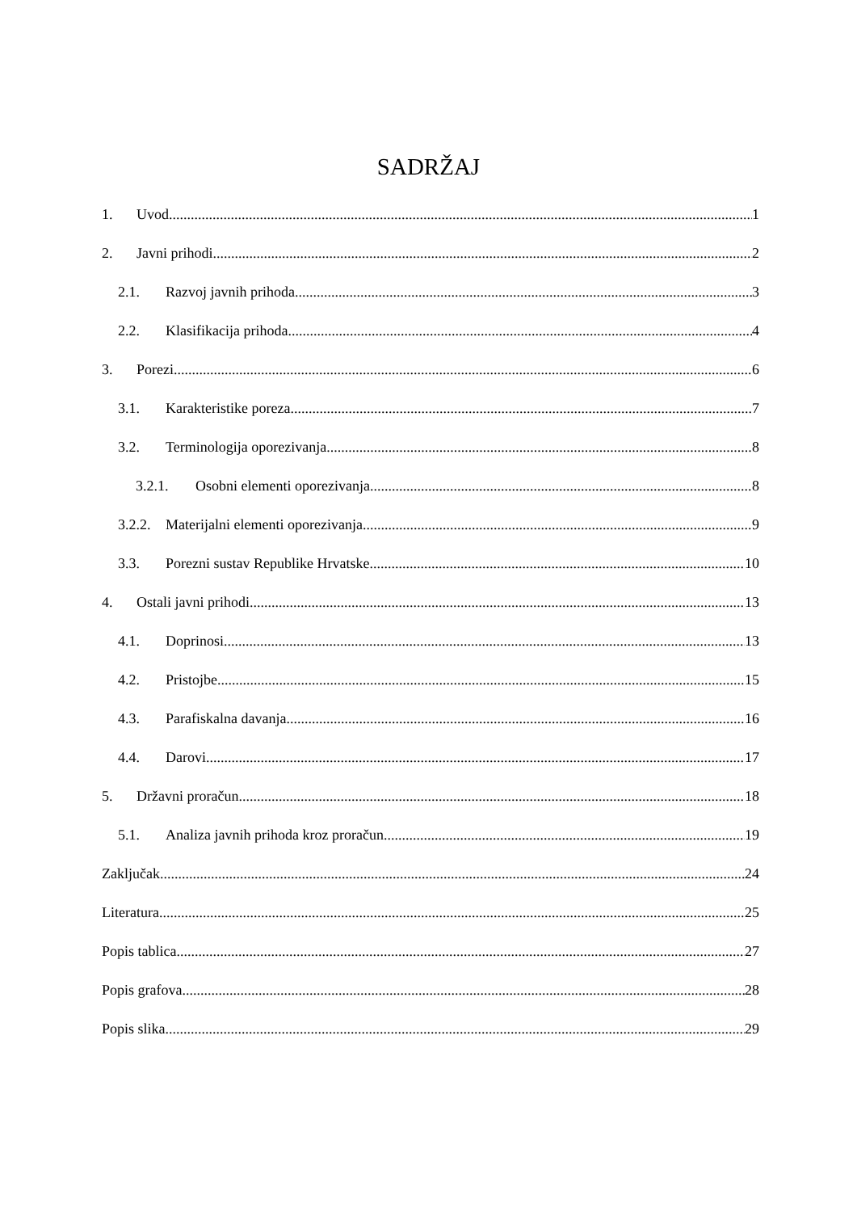SADRŽAJ
1. Uvod 1
2. Javni prihodi 2
2.1. Razvoj javnih prihoda 3
2.2. Klasifikacija prihoda 4
3. Porezi 6
3.1. Karakteristike poreza 7
3.2. Terminologija oporezivanja 8
3.2.1. Osobni elementi oporezivanja 8
3.2.2. Materijalni elementi oporezivanja 9
3.3. Porezni sustav Republike Hrvatske 10
4. Ostali javni prihodi 13
4.1. Doprinosi 13
4.2. Pristojbe 15
4.3. Parafiskalna davanja 16
4.4. Darovi 17
5. Državni proračun 18
5.1. Analiza javnih prihoda kroz proračun 19
Zaključak 24
Literatura 25
Popis tablica 27
Popis grafova 28
Popis slika 29